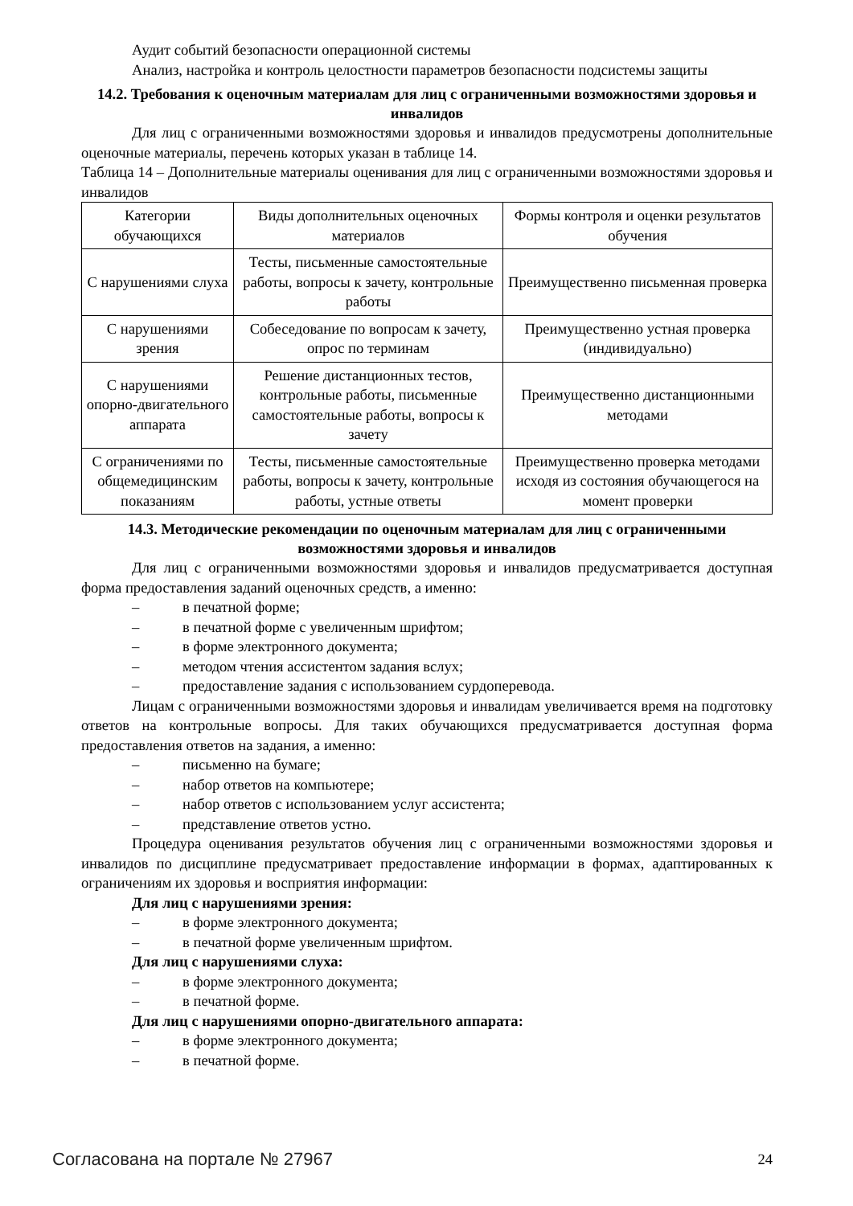Аудит событий безопасности операционной системы
Анализ, настройка и контроль целостности параметров безопасности подсистемы защиты
14.2. Требования к оценочным материалам для лиц с ограниченными возможностями здоровья и инвалидов
Для лиц с ограниченными возможностями здоровья и инвалидов предусмотрены дополнительные оценочные материалы, перечень которых указан в таблице 14.
Таблица 14 – Дополнительные материалы оценивания для лиц с ограниченными возможностями здоровья и инвалидов
| Категории обучающихся | Виды дополнительных оценочных материалов | Формы контроля и оценки результатов обучения |
| С нарушениями слуха | Тесты, письменные самостоятельные работы, вопросы к зачету, контрольные работы | Преимущественно письменная проверка |
| С нарушениями зрения | Собеседование по вопросам к зачету, опрос по терминам | Преимущественно устная проверка (индивидуально) |
| С нарушениями опорно-двигательного аппарата | Решение дистанционных тестов, контрольные работы, письменные самостоятельные работы, вопросы к зачету | Преимущественно дистанционными методами |
| С ограничениями по общемедицинским показаниям | Тесты, письменные самостоятельные работы, вопросы к зачету, контрольные работы, устные ответы | Преимущественно проверка методами исходя из состояния обучающегося на момент проверки |
14.3. Методические рекомендации по оценочным материалам для лиц с ограниченными возможностями здоровья и инвалидов
Для лиц с ограниченными возможностями здоровья и инвалидов предусматривается доступная форма предоставления заданий оценочных средств, а именно:
– в печатной форме;
– в печатной форме с увеличенным шрифтом;
– в форме электронного документа;
– методом чтения ассистентом задания вслух;
– предоставление задания с использованием сурдоперевода.
Лицам с ограниченными возможностями здоровья и инвалидам увеличивается время на подготовку ответов на контрольные вопросы. Для таких обучающихся предусматривается доступная форма предоставления ответов на задания, а именно:
– письменно на бумаге;
– набор ответов на компьютере;
– набор ответов с использованием услуг ассистента;
– представление ответов устно.
Процедура оценивания результатов обучения лиц с ограниченными возможностями здоровья и инвалидов по дисциплине предусматривает предоставление информации в формах, адаптированных к ограничениям их здоровья и восприятия информации:
Для лиц с нарушениями зрения:
– в форме электронного документа;
– в печатной форме увеличенным шрифтом.
Для лиц с нарушениями слуха:
– в форме электронного документа;
– в печатной форме.
Для лиц с нарушениями опорно-двигательного аппарата:
– в форме электронного документа;
– в печатной форме.
Согласована на портале № 27967 24